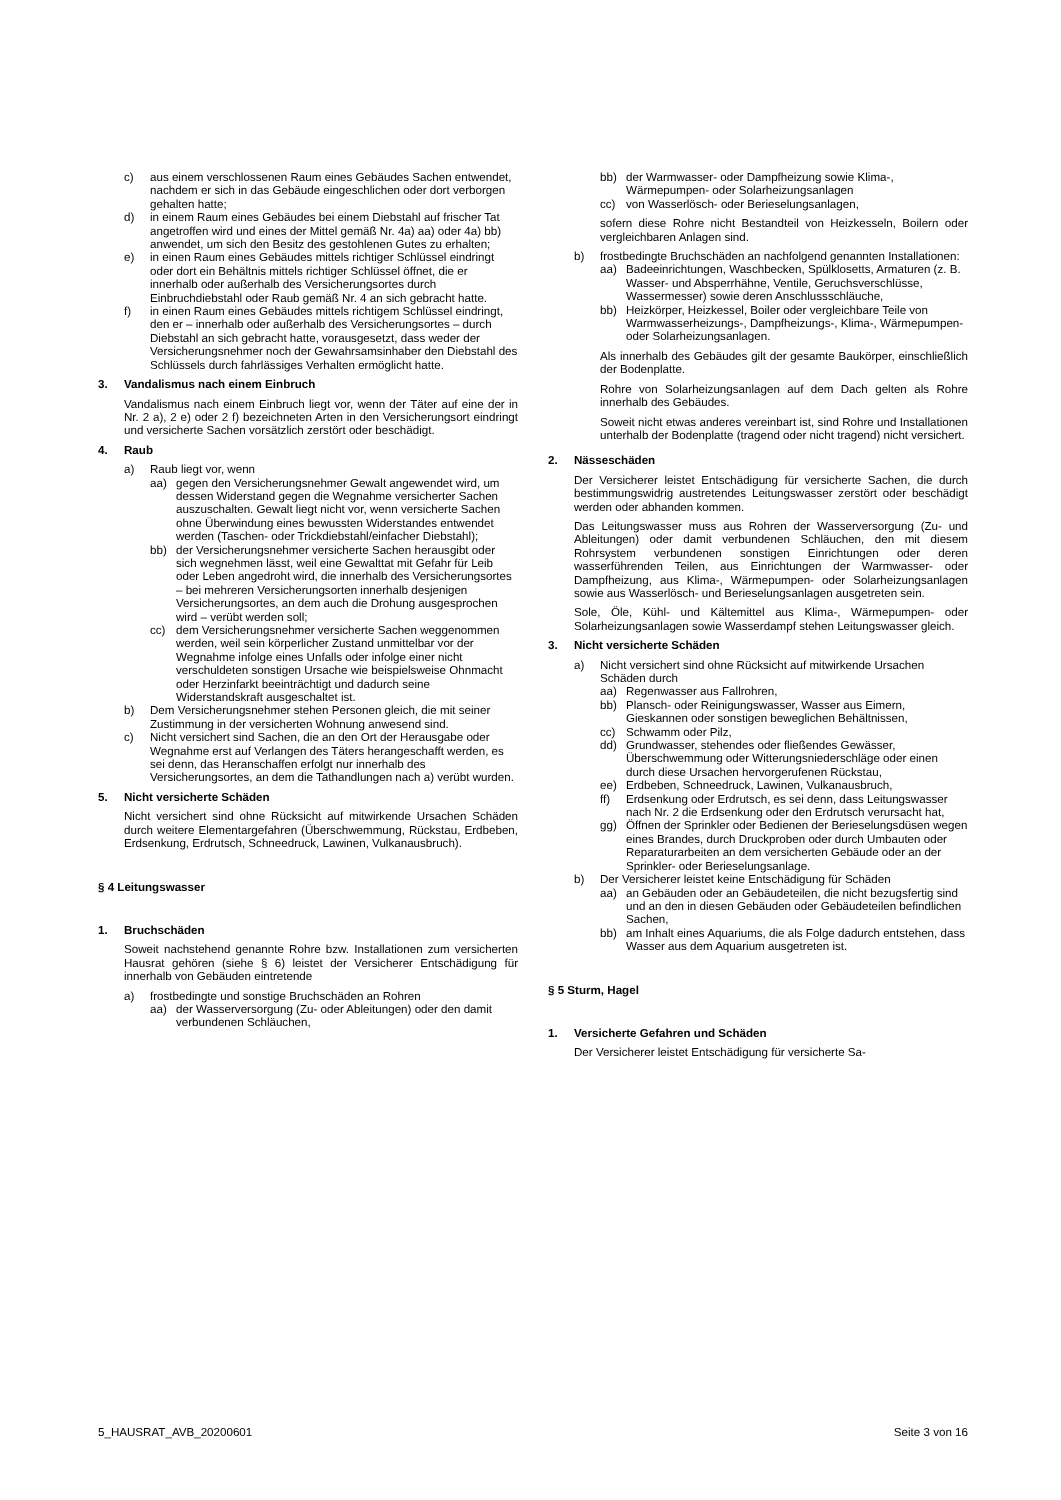c) aus einem verschlossenen Raum eines Gebäudes Sachen entwendet, nachdem er sich in das Gebäude eingeschlichen oder dort verborgen gehalten hatte;
d) in einem Raum eines Gebäudes bei einem Diebstahl auf frischer Tat angetroffen wird und eines der Mittel gemäß Nr. 4a) aa) oder 4a) bb) anwendet, um sich den Besitz des gestohlenen Gutes zu erhalten;
e) in einen Raum eines Gebäudes mittels richtiger Schlüssel eindringt oder dort ein Behältnis mittels richtiger Schlüssel öffnet, die er innerhalb oder außerhalb des Versicherungsortes durch Einbruchdiebstahl oder Raub gemäß Nr. 4 an sich gebracht hatte.
f) in einen Raum eines Gebäudes mittels richtigem Schlüssel eindringt, den er – innerhalb oder außerhalb des Versicherungsortes – durch Diebstahl an sich gebracht hatte, vorausgesetzt, dass weder der Versicherungsnehmer noch der Gewahrsamsinhaber den Diebstahl des Schlüssels durch fahrlässiges Verhalten ermöglicht hatte.
3. Vandalismus nach einem Einbruch
Vandalismus nach einem Einbruch liegt vor, wenn der Täter auf eine der in Nr. 2 a), 2 e) oder 2 f) bezeichneten Arten in den Versicherungsort eindringt und versicherte Sachen vorsätzlich zerstört oder beschädigt.
4. Raub
a) Raub liegt vor, wenn
aa) gegen den Versicherungsnehmer Gewalt angewendet wird, um dessen Widerstand gegen die Wegnahme versicherter Sachen auszuschalten. Gewalt liegt nicht vor, wenn versicherte Sachen ohne Überwindung eines bewussten Widerstandes entwendet werden (Taschen- oder Trickdiebstahl/einfacher Diebstahl);
bb) der Versicherungsnehmer versicherte Sachen herausgibt oder sich wegnehmen lässt, weil eine Gewalttat mit Gefahr für Leib oder Leben angedroht wird, die innerhalb des Versicherungsortes – bei mehreren Versicherungsorten innerhalb desjenigen Versicherungsortes, an dem auch die Drohung ausgesprochen wird – verübt werden soll;
cc) dem Versicherungsnehmer versicherte Sachen weggenommen werden, weil sein körperlicher Zustand unmittelbar vor der Wegnahme infolge eines Unfalls oder infolge einer nicht verschuldeten sonstigen Ursache wie beispielsweise Ohnmacht oder Herzinfarkt beeinträchtigt und dadurch seine Widerstandskraft ausgeschaltet ist.
b) Dem Versicherungsnehmer stehen Personen gleich, die mit seiner Zustimmung in der versicherten Wohnung anwesend sind.
c) Nicht versichert sind Sachen, die an den Ort der Herausgabe oder Wegnahme erst auf Verlangen des Täters herangeschafft werden, es sei denn, das Heranschaffen erfolgt nur innerhalb des Versicherungsortes, an dem die Tathandlungen nach a) verübt wurden.
5. Nicht versicherte Schäden
Nicht versichert sind ohne Rücksicht auf mitwirkende Ursachen Schäden durch weitere Elementargefahren (Überschwemmung, Rückstau, Erdbeben, Erdsenkung, Erdrutsch, Schneedruck, Lawinen, Vulkanausbruch).
§ 4 Leitungswasser
1. Bruchschäden
Soweit nachstehend genannte Rohre bzw. Installationen zum versicherten Hausrat gehören (siehe § 6) leistet der Versicherer Entschädigung für innerhalb von Gebäuden eintretende
a) frostbedingte und sonstige Bruchschäden an Rohren
aa) der Wasserversorgung (Zu- oder Ableitungen) oder den damit verbundenen Schläuchen,
bb) der Warmwasser- oder Dampfheizung sowie Klima-, Wärmepumpen- oder Solarheizungsanlagen
cc) von Wasserlösch- oder Berieselungsanlagen,
sofern diese Rohre nicht Bestandteil von Heizkesseln, Boilern oder vergleichbaren Anlagen sind.
b) frostbedingte Bruchschäden an nachfolgend genannten Installationen:
aa) Badeeinrichtungen, Waschbecken, Spülklosetts, Armaturen (z. B. Wasser- und Absperrhähne, Ventile, Geruchsverschlüsse, Wassermesser) sowie deren Anschlussschläuche,
bb) Heizkörper, Heizkessel, Boiler oder vergleichbare Teile von Warmwasserheizungs-, Dampfheizungs-, Klima-, Wärmepumpen- oder Solarheizungsanlagen.
Als innerhalb des Gebäudes gilt der gesamte Baukörper, einschließlich der Bodenplatte.
Rohre von Solarheizungsanlagen auf dem Dach gelten als Rohre innerhalb des Gebäudes.
Soweit nicht etwas anderes vereinbart ist, sind Rohre und Installationen unterhalb der Bodenplatte (tragend oder nicht tragend) nicht versichert.
2. Nässeschäden
Der Versicherer leistet Entschädigung für versicherte Sachen, die durch bestimmungswidrig austretendes Leitungswasser zerstört oder beschädigt werden oder abhanden kommen.
Das Leitungswasser muss aus Rohren der Wasserversorgung (Zu- und Ableitungen) oder damit verbundenen Schläuchen, den mit diesem Rohrsystem verbundenen sonstigen Einrichtungen oder deren wasserführenden Teilen, aus Einrichtungen der Warmwasser- oder Dampfheizung, aus Klima-, Wärmepumpen- oder Solarheizungsanlagen sowie aus Wasserlösch- und Berieselungsanlagen ausgetreten sein.
Sole, Öle, Kühl- und Kältemittel aus Klima-, Wärmepumpen- oder Solarheizungsanlagen sowie Wasserdampf stehen Leitungswasser gleich.
3. Nicht versicherte Schäden
a) Nicht versichert sind ohne Rücksicht auf mitwirkende Ursachen Schäden durch
aa) Regenwasser aus Fallrohren,
bb) Plansch- oder Reinigungswasser, Wasser aus Eimern, Gieskannen oder sonstigen beweglichen Behältnissen,
cc) Schwamm oder Pilz,
dd) Grundwasser, stehendes oder fließendes Gewässer, Überschwemmung oder Witterungsniederschläge oder einen durch diese Ursachen hervorgerufenen Rückstau,
ee) Erdbeben, Schneedruck, Lawinen, Vulkanausbruch,
ff) Erdsenkung oder Erdrutsch, es sei denn, dass Leitungswasser nach Nr. 2 die Erdsenkung oder den Erdrutsch verursacht hat,
gg) Öffnen der Sprinkler oder Bedienen der Berieselungsdüsen wegen eines Brandes, durch Druckproben oder durch Umbauten oder Reparaturarbeiten an dem versicherten Gebäude oder an der Sprinkler- oder Berieselungsanlage.
b) Der Versicherer leistet keine Entschädigung für Schäden
aa) an Gebäuden oder an Gebäudeteilen, die nicht bezugsfertig sind und an den in diesen Gebäuden oder Gebäudeteilen befindlichen Sachen,
bb) am Inhalt eines Aquariums, die als Folge dadurch entstehen, dass Wasser aus dem Aquarium ausgetreten ist.
§ 5 Sturm, Hagel
1. Versicherte Gefahren und Schäden
Der Versicherer leistet Entschädigung für versicherte Sa-
5_HAUSRAT_AVB_20200601 Seite 3 von 16